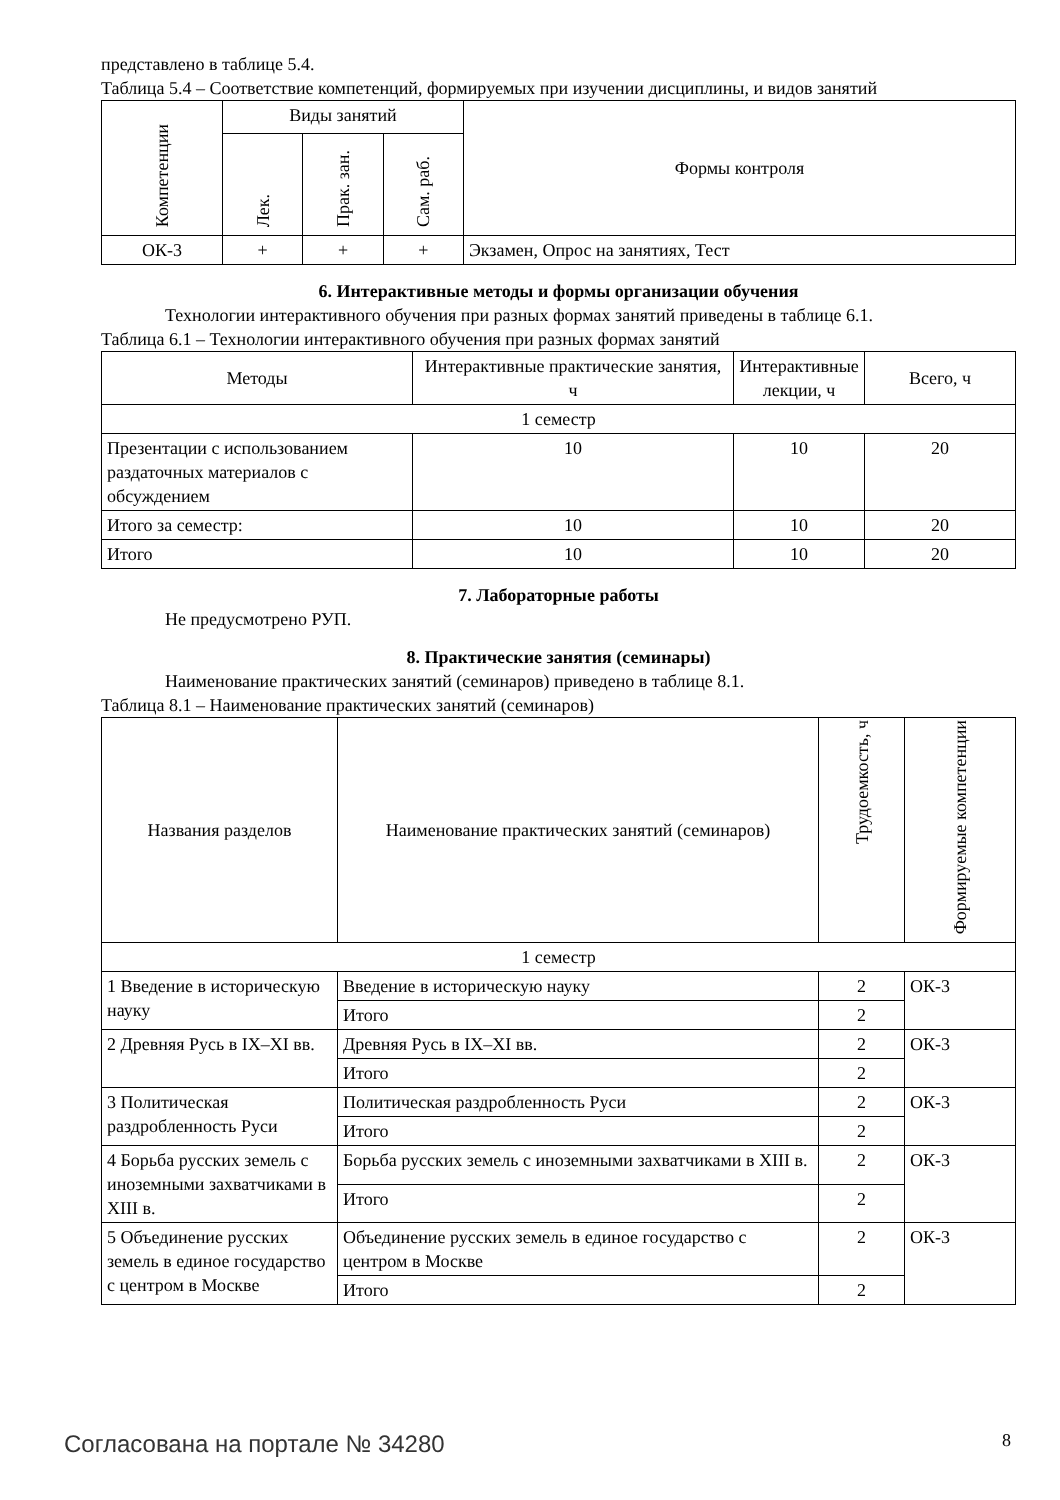представлено в таблице 5.4.
Таблица 5.4 – Соответствие компетенций, формируемых при изучении дисциплины, и видов занятий
| Компетенции | Виды занятий | | | Формы контроля |
| --- | --- | --- | --- | --- |
| | Лек. | Прак. зан. | Сам. раб. | |
| ОК-3 | + | + | + | Экзамен, Опрос на занятиях, Тест |
6. Интерактивные методы и формы организации обучения
Технологии интерактивного обучения при разных формах занятий приведены в таблице 6.1.
Таблица 6.1 – Технологии интерактивного обучения при разных формах занятий
| Методы | Интерактивные практические занятия, ч | Интерактивные лекции, ч | Всего, ч |
| --- | --- | --- | --- |
| 1 семестр | | | |
| Презентации с использованием раздаточных материалов с обсуждением | 10 | 10 | 20 |
| Итого за семестр: | 10 | 10 | 20 |
| Итого | 10 | 10 | 20 |
7. Лабораторные работы
Не предусмотрено РУП.
8. Практические занятия (семинары)
Наименование практических занятий (семинаров) приведено в таблице 8.1.
Таблица 8.1 – Наименование практических занятий (семинаров)
| Названия разделов | Наименование практических занятий (семинаров) | Трудоемкость, ч | Формируемые компетенции |
| --- | --- | --- | --- |
| 1 семестр | | | |
| 1 Введение в историческую науку | Введение в историческую науку | 2 | ОК-3 |
| | Итого | 2 | |
| 2 Древняя Русь в IX–XI вв. | Древняя Русь в IX–XI вв. | 2 | ОК-3 |
| | Итого | 2 | |
| 3 Политическая раздробленность Руси | Политическая раздробленность Руси | 2 | ОК-3 |
| | Итого | 2 | |
| 4 Борьба русских земель с иноземными захватчиками в XIII в. | Борьба русских земель с иноземными захватчиками в XIII в. | 2 | ОК-3 |
| | Итого | 2 | |
| 5 Объединение русских земель в единое государство с центром в Москве | Объединение русских земель в единое государство с центром в Москве | 2 | ОК-3 |
| | Итого | 2 | |
Согласована на портале № 34280 8